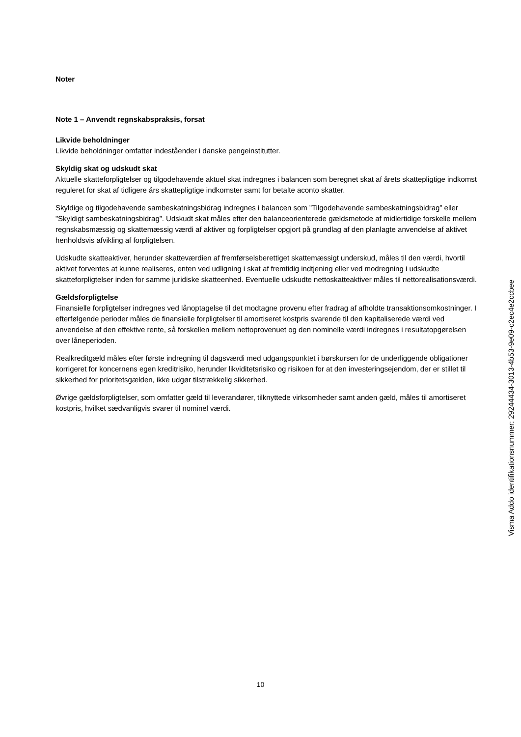Noter
Note 1 – Anvendt regnskabspraksis, forsat
Likvide beholdninger
Likvide beholdninger omfatter indeståender i danske pengeinstitutter.
Skyldig skat og udskudt skat
Aktuelle skatteforpligtelser og tilgodehavende aktuel skat indregnes i balancen som beregnet skat af årets skattepligtige indkomst reguleret for skat af tidligere års skattepligtige indkomster samt for betalte aconto skatter.
Skyldige og tilgodehavende sambeskatningsbidrag indregnes i balancen som ”Tilgodehavende sambeskatningsbidrag” eller ”Skyldigt sambeskatningsbidrag”. Udskudt skat måles efter den balanceorienterede gældsmetode af midlertidige forskelle mellem regnskabsmæssig og skattemæssig værdi af aktiver og forpligtelser opgjort på grundlag af den planlagte anvendelse af aktivet henholdsvis afvikling af forpligtelsen.
Udskudte skatteaktiver, herunder skatteværdien af fremførselsberettiget skattemæssigt underskud, måles til den værdi, hvortil aktivet forventes at kunne realiseres, enten ved udligning i skat af fremtidig indtjening eller ved modregning i udskudte skatteforpligtelser inden for samme juridiske skatteenhed. Eventuelle udskudte nettoskatteaktiver måles til nettorealisationsværdi.
Gældsforpligtelse
Finansielle forpligtelser indregnes ved lånoptagelse til det modtagne provenu efter fradrag af afholdte transaktionsomkostninger. I efterfølgende perioder måles de finansielle forpligtelser til amortiseret kostpris svarende til den kapitaliserede værdi ved anvendelse af den effektive rente, så forskellen mellem nettoprovenuet og den nominelle værdi indregnes i resultatopgørelsen over låneperioden.
Realkreditgæld måles efter første indregning til dagsværdi med udgangspunktet i børskursen for de underliggende obligationer korrigeret for koncernens egen kreditrisiko, herunder likviditetsrisiko og risikoen for at den investeringsejendom, der er stillet til sikkerhed for prioritetsgælden, ikke udgør tilstrækkelig sikkerhed.
Øvrige gældsforpligtelser, som omfatter gæld til leverandører, tilknyttede virksomheder samt anden gæld, måles til amortiseret kostpris, hvilket sædvanligvis svarer til nominel værdi.
Visma Addo identifikationsnummer: 29244434-3013-4b53-9e09-c2ec4e2ccbee
10